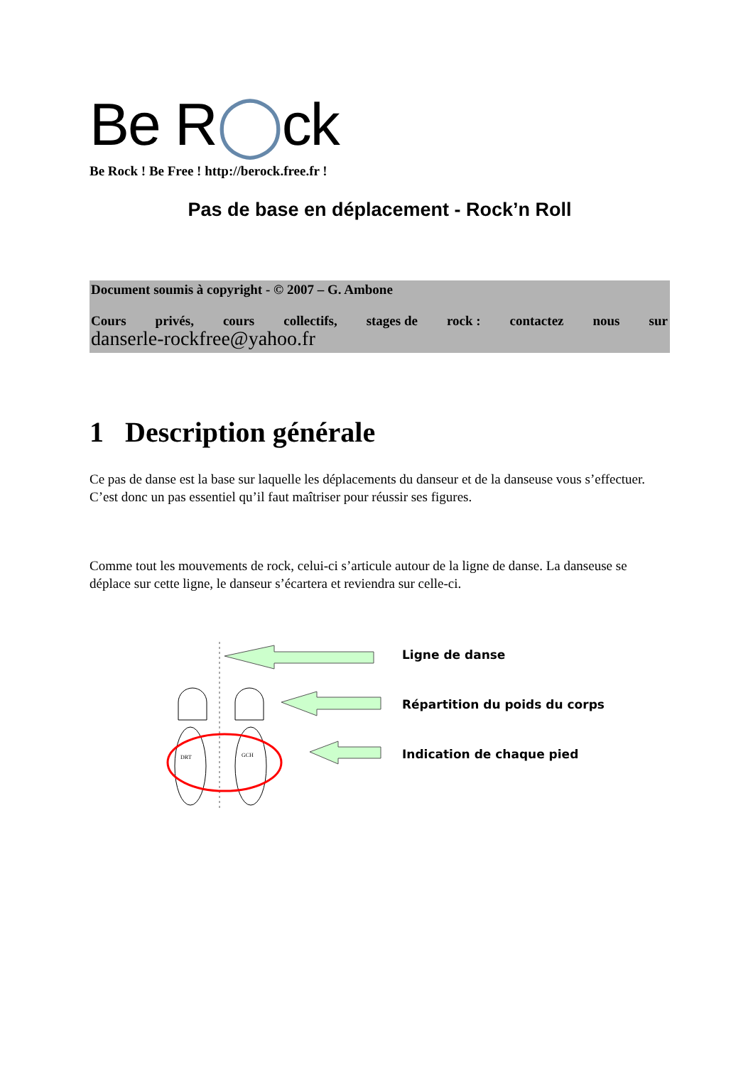Be R◯ck
Be Rock ! Be Free ! http://berock.free.fr !
Pas de base en déplacement - Rock’n Roll
Document soumis à copyright - © 2007 – G. Ambone
Cours privés, cours collectifs, stages de rock : contactez nous sur
danserle-rockfree@yahoo.fr
1 Description générale
Ce pas de danse est la base sur laquelle les déplacements du danseur et de la danseuse vous s’effectuer. C’est donc un pas essentiel qu’il faut maîtriser pour réussir ses figures.
Comme tout les mouvements de rock, celui-ci s’articule autour de la ligne de danse. La danseuse se déplace sur cette ligne, le danseur s’écartera et reviendra sur celle-ci.
DRT
GCH
Ligne de danse
Répartition du poids du corps
Indication de chaque pied